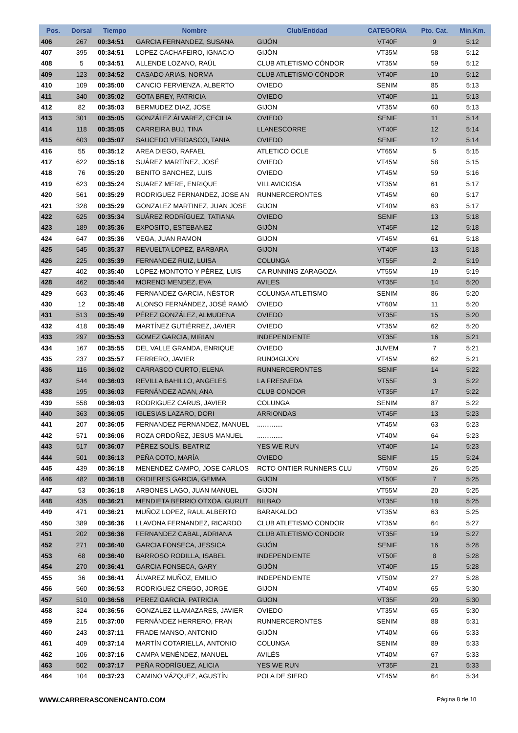| Pos. | Dorsal | Tiempo | Nombre | Club/Entidad | CATEGORIA | Pto. Cat. | Min.Km. |
| --- | --- | --- | --- | --- | --- | --- | --- |
| 406 | 267 | 00:34:51 | GARCIA FERNANDEZ, SUSANA | GIJÓN | VT40F | 9 | 5:12 |
| 407 | 395 | 00:34:51 | LOPEZ CACHAFEIRO, IGNACIO | GIJÓN | VT35M | 58 | 5:12 |
| 408 | 5 | 00:34:51 | ALLENDE LOZANO, RAÚL | CLUB ATLETISMO CÓNDOR | VT35M | 59 | 5:12 |
| 409 | 123 | 00:34:52 | CASADO ARIAS, NORMA | CLUB ATLETISMO CÓNDOR | VT40F | 10 | 5:12 |
| 410 | 109 | 00:35:00 | CANCIO FERVIENZA, ALBERTO | OVIEDO | SENIM | 85 | 5:13 |
| 411 | 340 | 00:35:02 | GOTA BREY, PATRICIA | OVIEDO | VT40F | 11 | 5:13 |
| 412 | 82 | 00:35:03 | BERMUDEZ DIAZ, JOSE | GIJON | VT35M | 60 | 5:13 |
| 413 | 301 | 00:35:05 | GONZÁLEZ ÁLVAREZ, CECILIA | OVIEDO | SENIF | 11 | 5:14 |
| 414 | 118 | 00:35:05 | CARREIRA BUJ, TINA | LLANESCORRE | VT40F | 12 | 5:14 |
| 415 | 603 | 00:35:07 | SAUCEDO VERDASCO, TANIA | OVIEDO | SENIF | 12 | 5:14 |
| 416 | 55 | 00:35:12 | AREA DIEGO, RAFAEL | ATLETICO OCLE | VT65M | 5 | 5:15 |
| 417 | 622 | 00:35:16 | SUÁREZ MARTÍNEZ, JOSÉ | OVIEDO | VT45M | 58 | 5:15 |
| 418 | 76 | 00:35:20 | BENITO SANCHEZ, LUIS | OVIEDO | VT45M | 59 | 5:16 |
| 419 | 623 | 00:35:24 | SUAREZ MERE, ENRIQUE | VILLAVICIOSA | VT35M | 61 | 5:17 |
| 420 | 561 | 00:35:29 | RODRIGUEZ FERNANDEZ, JOSE AN | RUNNERCERONTES | VT45M | 60 | 5:17 |
| 421 | 328 | 00:35:29 | GONZALEZ MARTINEZ, JUAN JOSE | GIJON | VT40M | 63 | 5:17 |
| 422 | 625 | 00:35:34 | SUÁREZ RODRÍGUEZ, TATIANA | OVIEDO | SENIF | 13 | 5:18 |
| 423 | 189 | 00:35:36 | EXPOSITO, ESTEBANEZ | GIJÓN | VT45F | 12 | 5:18 |
| 424 | 647 | 00:35:36 | VEGA, JUAN RAMON | GIJON | VT45M | 61 | 5:18 |
| 425 | 545 | 00:35:37 | REVUELTA LOPEZ, BARBARA | GIJON | VT40F | 13 | 5:18 |
| 426 | 225 | 00:35:39 | FERNANDEZ RUIZ, LUISA | COLUNGA | VT55F | 2 | 5:19 |
| 427 | 402 | 00:35:40 | LÓPEZ-MONTOTO Y PÉREZ, LUIS | CA RUNNING ZARAGOZA | VT55M | 19 | 5:19 |
| 428 | 462 | 00:35:44 | MORENO MENDEZ, EVA | AVILES | VT35F | 14 | 5:20 |
| 429 | 663 | 00:35:46 | FERNANDEZ GARCIA, NÉSTOR | COLUNGA ATLETISMO | SENIM | 86 | 5:20 |
| 430 | 12 | 00:35:48 | ALONSO FERNÁNDEZ, JOSÉ RAMÓ | OVIEDO | VT60M | 11 | 5:20 |
| 431 | 513 | 00:35:49 | PÉREZ GONZÁLEZ, ALMUDENA | OVIEDO | VT35F | 15 | 5:20 |
| 432 | 418 | 00:35:49 | MARTÍNEZ GUTIÉRREZ, JAVIER | OVIEDO | VT35M | 62 | 5:20 |
| 433 | 297 | 00:35:53 | GOMEZ GARCIA, MIRIAN | INDEPENDIENTE | VT35F | 16 | 5:21 |
| 434 | 167 | 00:35:55 | DEL VALLE GRANDA, ENRIQUE | OVIEDO | JUVEM | 7 | 5:21 |
| 435 | 237 | 00:35:57 | FERRERO, JAVIER | RUN04GIJON | VT45M | 62 | 5:21 |
| 436 | 116 | 00:36:02 | CARRASCO CURTO, ELENA | RUNNERCERONTES | SENIF | 14 | 5:22 |
| 437 | 544 | 00:36:03 | REVILLA BAHILLO, ANGELES | LA FRESNEDA | VT55F | 3 | 5:22 |
| 438 | 195 | 00:36:03 | FERNÁNDEZ ADAN, ANA | CLUB CONDOR | VT35F | 17 | 5:22 |
| 439 | 558 | 00:36:03 | RODRIGUEZ CARUS, JAVIER | COLUNGA | SENIM | 87 | 5:22 |
| 440 | 363 | 00:36:05 | IGLESIAS LAZARO, DORI | ARRIONDAS | VT45F | 13 | 5:23 |
| 441 | 207 | 00:36:05 | FERNANDEZ FERNANDEZ, MANUEL | .............. | VT45M | 63 | 5:23 |
| 442 | 571 | 00:36:06 | ROZA ORDOÑEZ, JESUS MANUEL | .............. | VT40M | 64 | 5:23 |
| 443 | 517 | 00:36:07 | PÉREZ SOLÍS, BEATRIZ | YES WE RUN | VT40F | 14 | 5:23 |
| 444 | 501 | 00:36:13 | PEÑA COTO, MARÍA | OVIEDO | SENIF | 15 | 5:24 |
| 445 | 439 | 00:36:18 | MENENDEZ CAMPO, JOSE CARLOS | RCTO ONTIER RUNNERS CLU | VT50M | 26 | 5:25 |
| 446 | 482 | 00:36:18 | ORDIERES GARCIA, GEMMA | GIJON | VT50F | 7 | 5:25 |
| 447 | 53 | 00:36:18 | ARBONES LAGO, JUAN MANUEL | GIJON | VT55M | 20 | 5:25 |
| 448 | 435 | 00:36:21 | MENDIETA BERRIO OTXOA, GURUT | BILBAO | VT35F | 18 | 5:25 |
| 449 | 471 | 00:36:21 | MUÑOZ LOPEZ, RAUL ALBERTO | BARAKALDO | VT35M | 63 | 5:25 |
| 450 | 389 | 00:36:36 | LLAVONA FERNANDEZ, RICARDO | CLUB ATLETISMO CONDOR | VT35M | 64 | 5:27 |
| 451 | 202 | 00:36:36 | FERNANDEZ CABAL, ADRIANA | CLUB ATLETISMO CONDOR | VT35F | 19 | 5:27 |
| 452 | 271 | 00:36:40 | GARCIA FONSECA, JESSICA | GIJÓN | SENIF | 16 | 5:28 |
| 453 | 68 | 00:36:40 | BARROSO RODILLA, ISABEL | INDEPENDIENTE | VT50F | 8 | 5:28 |
| 454 | 270 | 00:36:41 | GARCIA FONSECA, GARY | GIJÓN | VT40F | 15 | 5:28 |
| 455 | 36 | 00:36:41 | ÁLVAREZ MUÑOZ, EMILIO | INDEPENDIENTE | VT50M | 27 | 5:28 |
| 456 | 560 | 00:36:53 | RODRIGUEZ CREGO, JORGE | GIJON | VT40M | 65 | 5:30 |
| 457 | 510 | 00:36:56 | PEREZ GARCIA, PATRICIA | GIJON | VT35F | 20 | 5:30 |
| 458 | 324 | 00:36:56 | GONZALEZ LLAMAZARES, JAVIER | OVIEDO | VT35M | 65 | 5:30 |
| 459 | 215 | 00:37:00 | FERNÁNDEZ HERRERO, FRAN | RUNNERCERONTES | SENIM | 88 | 5:31 |
| 460 | 243 | 00:37:11 | FRADE MANSO, ANTONIO | GIJÓN | VT40M | 66 | 5:33 |
| 461 | 409 | 00:37:14 | MARTÍN COTARIELLA, ANTONIO | COLUNGA | SENIM | 89 | 5:33 |
| 462 | 106 | 00:37:16 | CAMPA MENÉNDEZ, MANUEL | AVILÉS | VT40M | 67 | 5:33 |
| 463 | 502 | 00:37:17 | PEÑA RODRÍGUEZ, ALICIA | YES WE RUN | VT35F | 21 | 5:33 |
| 464 | 104 | 00:37:23 | CAMINO VÁZQUEZ, AGUSTÍN | POLA DE SIERO | VT45M | 64 | 5:34 |
WWW.CARRERASCONENCANTO.COM Página 8 de 10